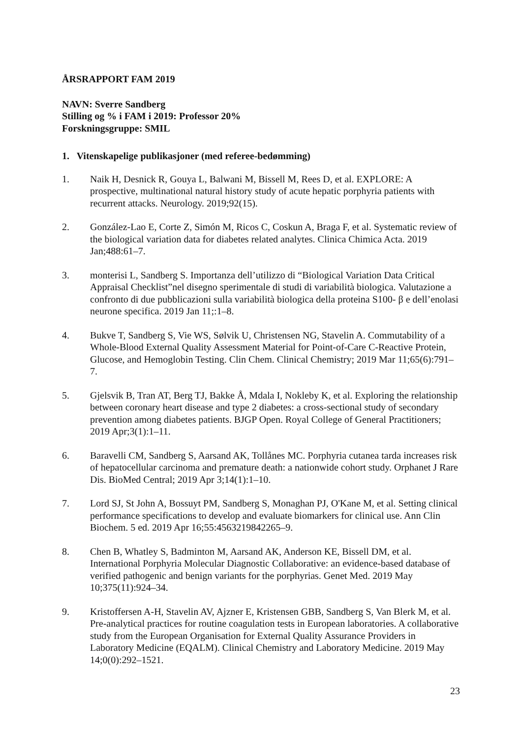ÅRSRAPPORT FAM 2019
NAVN: Sverre Sandberg
Stilling og % i FAM i 2019: Professor 20%
Forskningsgruppe: SMIL
1. Vitenskapelige publikasjoner (med referee-bedømming)
1. Naik H, Desnick R, Gouya L, Balwani M, Bissell M, Rees D, et al. EXPLORE: A prospective, multinational natural history study of acute hepatic porphyria patients with recurrent attacks. Neurology. 2019;92(15).
2. González-Lao E, Corte Z, Simón M, Ricos C, Coskun A, Braga F, et al. Systematic review of the biological variation data for diabetes related analytes. Clinica Chimica Acta. 2019 Jan;488:61–7.
3. monterisi L, Sandberg S. Importanza dell’utilizzo di “Biological Variation Data Critical Appraisal Checklist”nel disegno sperimentale di studi di variabilità biologica. Valutazione a confronto di due pubblicazioni sulla variabilità biologica della proteina S100- β e dell’enolasi neurone specifica. 2019 Jan 11;:1–8.
4. Bukve T, Sandberg S, Vie WS, Sølvik U, Christensen NG, Stavelin A. Commutability of a Whole-Blood External Quality Assessment Material for Point-of-Care C-Reactive Protein, Glucose, and Hemoglobin Testing. Clin Chem. Clinical Chemistry; 2019 Mar 11;65(6):791–7.
5. Gjelsvik B, Tran AT, Berg TJ, Bakke Å, Mdala I, Nokleby K, et al. Exploring the relationship between coronary heart disease and type 2 diabetes: a cross-sectional study of secondary prevention among diabetes patients. BJGP Open. Royal College of General Practitioners; 2019 Apr;3(1):1–11.
6. Baravelli CM, Sandberg S, Aarsand AK, Tollånes MC. Porphyria cutanea tarda increases risk of hepatocellular carcinoma and premature death: a nationwide cohort study. Orphanet J Rare Dis. BioMed Central; 2019 Apr 3;14(1):1–10.
7. Lord SJ, St John A, Bossuyt PM, Sandberg S, Monaghan PJ, O'Kane M, et al. Setting clinical performance specifications to develop and evaluate biomarkers for clinical use. Ann Clin Biochem. 5 ed. 2019 Apr 16;55:4563219842265–9.
8. Chen B, Whatley S, Badminton M, Aarsand AK, Anderson KE, Bissell DM, et al. International Porphyria Molecular Diagnostic Collaborative: an evidence-based database of verified pathogenic and benign variants for the porphyrias. Genet Med. 2019 May 10;375(11):924–34.
9. Kristoffersen A-H, Stavelin AV, Ajzner E, Kristensen GBB, Sandberg S, Van Blerk M, et al. Pre-analytical practices for routine coagulation tests in European laboratories. A collaborative study from the European Organisation for External Quality Assurance Providers in Laboratory Medicine (EQALM). Clinical Chemistry and Laboratory Medicine. 2019 May 14;0(0):292–1521.
23